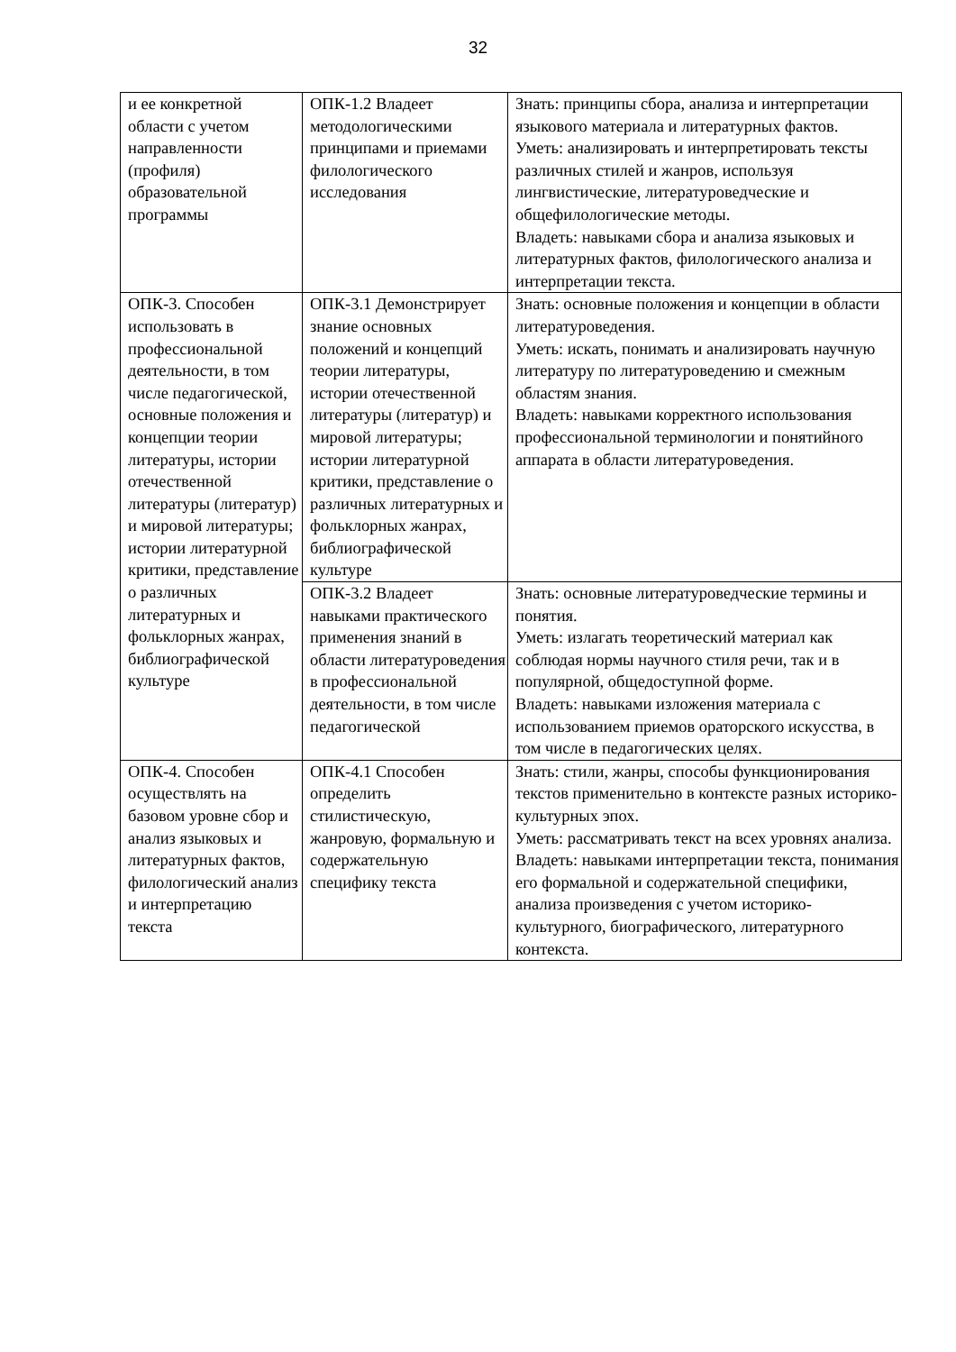32
| и ее конкретной области с учетом направленности (профиля) образовательной программы | ОПК-1.2 Владеет методологическими принципами и приемами филологического исследования | Знать: принципы сбора, анализа и интерпретации языкового материала и литературных фактов. Уметь: анализировать и интерпретировать тексты различных стилей и жанров, используя лингвистические, литературоведческие и общефилологические методы. Владеть: навыками сбора и анализа языковых и литературных фактов, филологического анализа и интерпретации текста. |
| ОПК-3. Способен использовать в профессиональной деятельности, в том числе педагогической, основные положения и концепции теории литературы, истории отечественной литературы (литератур) и мировой литературы; истории литературной критики, представление о различных литературных и фольклорных жанрах, библиографической культуре | ОПК-3.1 Демонстрирует знание основных положений и концепций теории литературы, истории отечественной литературы (литератур) и мировой литературы; истории литературной критики, представление о различных литературных и фольклорных жанрах, библиографической культуре | Знать: основные положения и концепции в области литературоведения. Уметь: искать, понимать и анализировать научную литературу по литературоведению и смежным областям знания. Владеть: навыками корректного использования профессиональной терминологии и понятийного аппарата в области литературоведения. |
| | ОПК-3.2 Владеет навыками практического применения знаний в области литературоведения в профессиональной деятельности, в том числе педагогической | Знать: основные литературоведческие термины и понятия. Уметь: излагать теоретический материал как соблюдая нормы научного стиля речи, так и в популярной, общедоступной форме. Владеть: навыками изложения материала с использованием приемов ораторского искусства, в том числе в педагогических целях. |
| ОПК-4. Способен осуществлять на базовом уровне сбор и анализ языковых и литературных фактов, филологический анализ и интерпретацию текста | ОПК-4.1 Способен определить стилистическую, жанровую, формальную и содержательную специфику текста | Знать: стили, жанры, способы функционирования текстов применительно в контексте разных историко-культурных эпох. Уметь: рассматривать текст на всех уровнях анализа. Владеть: навыками интерпретации текста, понимания его формальной и содержательной специфики, анализа произведения с учетом историко-культурного, биографического, литературного контекста. |